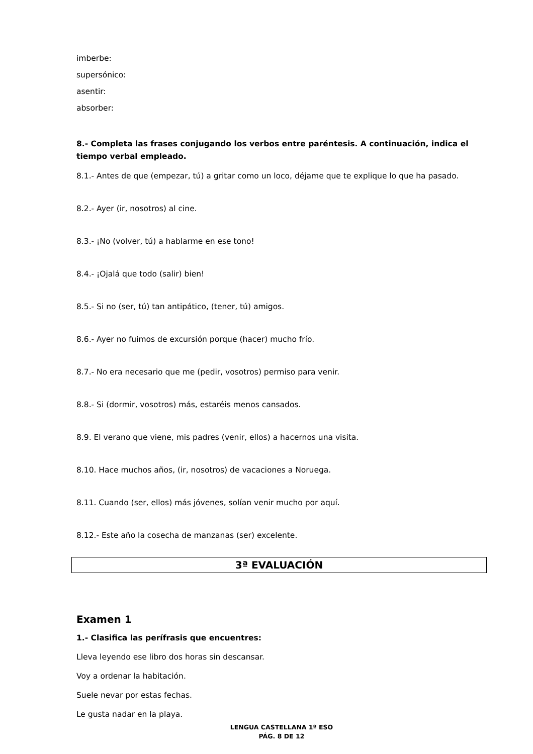imberbe:
supersónico:
asentir:
absorber:
8.- Completa las frases conjugando los verbos entre paréntesis. A continuación, indica el tiempo verbal empleado.
8.1.- Antes de que (empezar, tú) a gritar como un loco, déjame que te explique lo que ha pasado.
8.2.- Ayer (ir, nosotros) al cine.
8.3.- ¡No (volver, tú) a hablarme en ese tono!
8.4.- ¡Ojalá que todo (salir) bien!
8.5.- Si no (ser, tú) tan antipático, (tener, tú) amigos.
8.6.- Ayer no fuimos de excursión porque (hacer) mucho frío.
8.7.- No era necesario que me (pedir, vosotros) permiso para venir.
8.8.- Si (dormir, vosotros) más, estaréis menos cansados.
8.9. El verano que viene, mis padres (venir, ellos) a hacernos una visita.
8.10. Hace muchos años, (ir, nosotros) de vacaciones a Noruega.
8.11. Cuando (ser, ellos) más jóvenes, solían venir mucho por aquí.
8.12.- Este año la cosecha de manzanas (ser) excelente.
3ª EVALUACIÓN
Examen 1
1.- Clasifica las perífrasis que encuentres:
Lleva leyendo ese libro dos horas sin descansar.
Voy a ordenar la habitación.
Suele nevar por estas fechas.
Le gusta nadar en la playa.
LENGUA CASTELLANA 1º ESO
PÁG. 8 DE 12